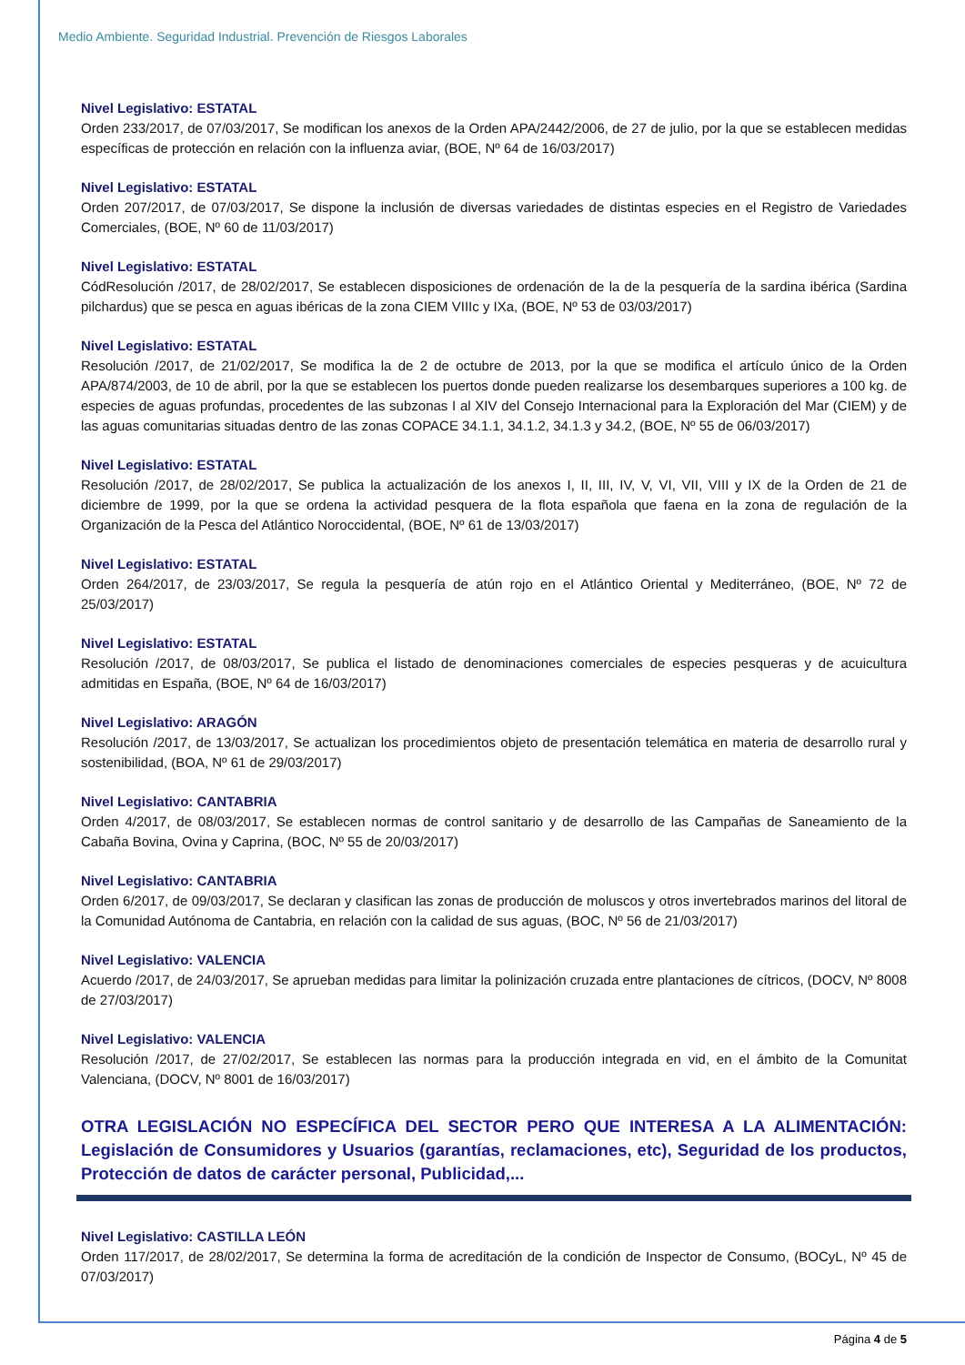Medio Ambiente. Seguridad Industrial. Prevención de Riesgos Laborales
Nivel Legislativo: ESTATAL
Orden 233/2017, de 07/03/2017, Se modifican los anexos de la Orden APA/2442/2006, de 27 de julio, por la que se establecen medidas específicas de protección en relación con la influenza aviar, (BOE, Nº 64 de 16/03/2017)
Nivel Legislativo: ESTATAL
Orden 207/2017, de 07/03/2017, Se dispone la inclusión de diversas variedades de distintas especies en el Registro de Variedades Comerciales, (BOE, Nº 60 de 11/03/2017)
Nivel Legislativo: ESTATAL
CódResolución /2017, de 28/02/2017, Se establecen disposiciones de ordenación de la de la pesquería de la sardina ibérica (Sardina pilchardus) que se pesca en aguas ibéricas de la zona CIEM VIIIc y IXa, (BOE, Nº 53 de 03/03/2017)
Nivel Legislativo: ESTATAL
Resolución /2017, de 21/02/2017, Se modifica la de 2 de octubre de 2013, por la que se modifica el artículo único de la Orden APA/874/2003, de 10 de abril, por la que se establecen los puertos donde pueden realizarse los desembarques superiores a 100 kg. de especies de aguas profundas, procedentes de las subzonas I al XIV del Consejo Internacional para la Exploración del Mar (CIEM) y de las aguas comunitarias situadas dentro de las zonas COPACE 34.1.1, 34.1.2, 34.1.3 y 34.2, (BOE, Nº 55 de 06/03/2017)
Nivel Legislativo: ESTATAL
Resolución /2017, de 28/02/2017, Se publica la actualización de los anexos I, II, III, IV, V, VI, VII, VIII y IX de la Orden de 21 de diciembre de 1999, por la que se ordena la actividad pesquera de la flota española que faena en la zona de regulación de la Organización de la Pesca del Atlántico Noroccidental, (BOE, Nº 61 de 13/03/2017)
Nivel Legislativo: ESTATAL
Orden 264/2017, de 23/03/2017, Se regula la pesquería de atún rojo en el Atlántico Oriental y Mediterráneo, (BOE, Nº 72 de 25/03/2017)
Nivel Legislativo: ESTATAL
Resolución /2017, de 08/03/2017, Se publica el listado de denominaciones comerciales de especies pesqueras y de acuicultura admitidas en España, (BOE, Nº 64 de 16/03/2017)
Nivel Legislativo: ARAGÓN
Resolución /2017, de 13/03/2017, Se actualizan los procedimientos objeto de presentación telemática en materia de desarrollo rural y sostenibilidad, (BOA, Nº 61 de 29/03/2017)
Nivel Legislativo: CANTABRIA
Orden 4/2017, de 08/03/2017, Se establecen normas de control sanitario y de desarrollo de las Campañas de Saneamiento de la Cabaña Bovina, Ovina y Caprina, (BOC, Nº 55 de 20/03/2017)
Nivel Legislativo: CANTABRIA
Orden 6/2017, de 09/03/2017, Se declaran y clasifican las zonas de producción de moluscos y otros invertebrados marinos del litoral de la Comunidad Autónoma de Cantabria, en relación con la calidad de sus aguas, (BOC, Nº 56 de 21/03/2017)
Nivel Legislativo: VALENCIA
Acuerdo /2017, de 24/03/2017, Se aprueban medidas para limitar la polinización cruzada entre plantaciones de cítricos, (DOCV, Nº 8008 de 27/03/2017)
Nivel Legislativo: VALENCIA
Resolución /2017, de 27/02/2017, Se establecen las normas para la producción integrada en vid, en el ámbito de la Comunitat Valenciana, (DOCV, Nº 8001 de 16/03/2017)
OTRA LEGISLACIÓN NO ESPECÍFICA DEL SECTOR PERO QUE INTERESA A LA ALIMENTACIÓN: Legislación de Consumidores y Usuarios (garantías, reclamaciones, etc), Seguridad de los productos, Protección de datos de carácter personal, Publicidad,...
Nivel Legislativo: CASTILLA LEÓN
Orden 117/2017, de 28/02/2017, Se determina la forma de acreditación de la condición de Inspector de Consumo, (BOCyL, Nº 45 de 07/03/2017)
Página 4 de 5